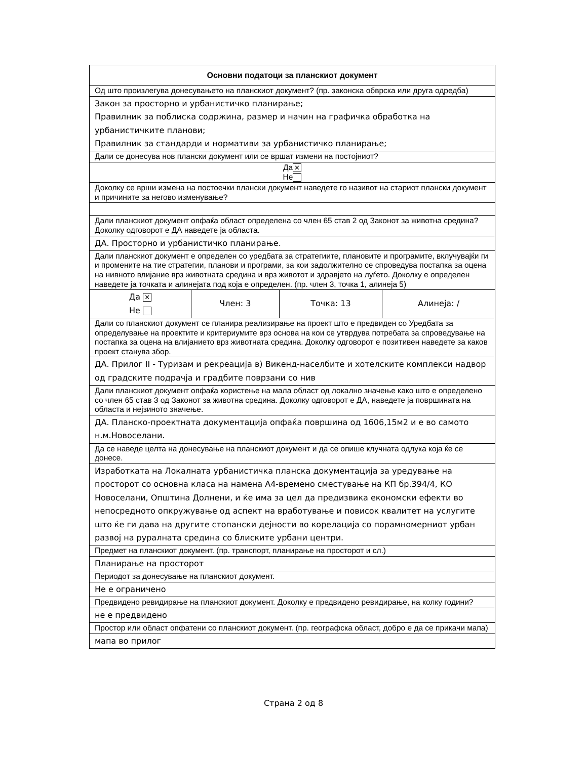| Основни податоци за планскиот документ | | | |
| --- | --- | --- | --- |
| Од што произлегува донесувањето на планскиот документ? (пр. законска обврска или друга одредба) | | | |
| Закон за просторно и урбанистичко планирање; Правилник за поблиска содржина, размер и начин на графичка обработка на урбанистичките планови; Правилник за стандарди и нормативи за урбанистичко планирање; | | | |
| Дали се донесува нов плански документ или се вршат измени на постојниот? | | | |
| Да ✕ Не | | | |
| Доколку се врши измена на постоечки плански документ наведете го називот на стариот плански документ и причините за негово изменување? | | | |
| Дали планскиот документ опфаќа област определена со член 65 став 2 од Законот за животна средина? Доколку одговорот е ДА наведете ја областа. | | | |
| ДА. Просторно и урбанистичко планирање. | | | |
| Дали планскиот документ е определен со уредбата за стратегиите, плановите и програмите, вклучувајќи ги и промените на тие стратегии, планови и програми, за кои задолжително се спроведува постапка за оцена на нивното влијание врз животната средина и врз животот и здравјето на луѓето. Доколку е определен наведете ја точката и алинејата под која е определен. (пр. член 3, точка 1, алинеја 5) | | | |
| Да ✕ Не | Член: 3 | Точка: 13 | Алинеја: / |
| Дали со планскиот документ се планира реализирање на проект што е предвиден со Уредбата за определување на проектите и критериумите врз основа на кои се утврдува потребата за спроведување на постапка за оцена на влијанието врз животната средина. Доколку одговорот е позитивен наведете за каков проект станува збор. | | | |
| ДА. Прилог II - Туризам и рекреација в) Викенд-населбите и хотелските комплекси надвор од градските подрачја и градбите поврзани со нив | | | |
| Дали планскиот документ опфаќа користење на мала област од локално значење како што е определено со член 65 став 3 од Законот за животна средина. Доколку одговорот е ДА, наведете ја површината на областа и нејзиното значење. | | | |
| ДА. Планско-проектната документација опфаќа површина од 1606,15м2 и е во самото н.м.Новоселани. | | | |
| Да се наведе целта на донесување на планскиот документ и да се опише клучната одлука која ќе се донесе. | | | |
| Изработката на Локалната урбанистичка планска документација за уредување на просторот со основна класа на намена А4-времено сместување на КП бр.394/4, КО Новоселани, Општина Долнени, и ќе има за цел да предизвика економски ефекти во непосредното опкружување од аспект на вработување и повисок квалитет на услугите што ќе ги дава на другите стопански дејности во корелација со порамномерниот урбан развој на руралната средина со блиските урбани центри. | | | |
| Предмет на планскиот документ. (пр. транспорт, планирање на просторот и сл.) | | | |
| Планирање на просторот | | | |
| Периодот за донесување на планскиот документ. | | | |
| Не е ограничено | | | |
| Предвидено ревидирање на планскиот документ. Доколку е предвидено ревидирање, на колку години? | | | |
| не е предвидено | | | |
| Простор или област опфатени со планскиот документ. (пр. географска област, добро е да се прикачи мапа) | | | |
| мапа во прилог | | | |
Страна 2 од 8